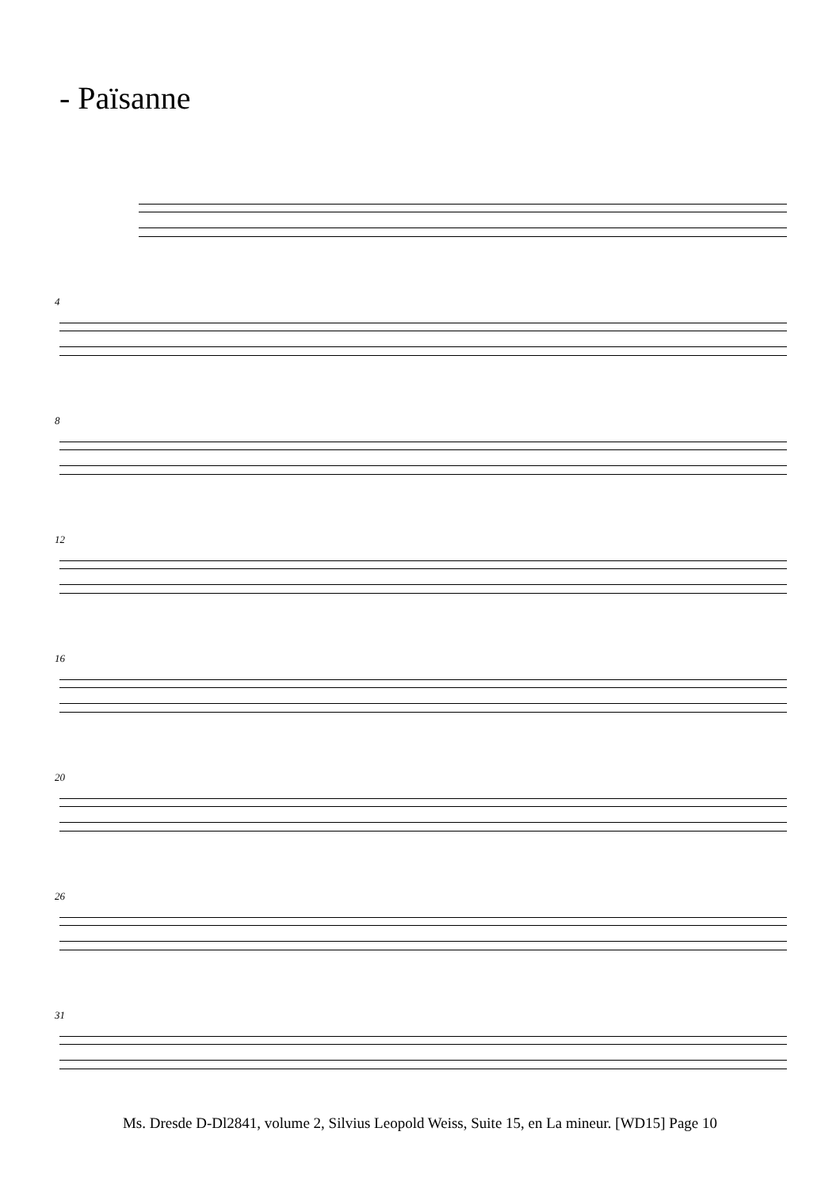- Païsanne
4
8
12
16
20
26
31
Ms. Dresde D-Dl2841, volume 2, Silvius Leopold Weiss, Suite 15, en La mineur. [WD15] Page 10